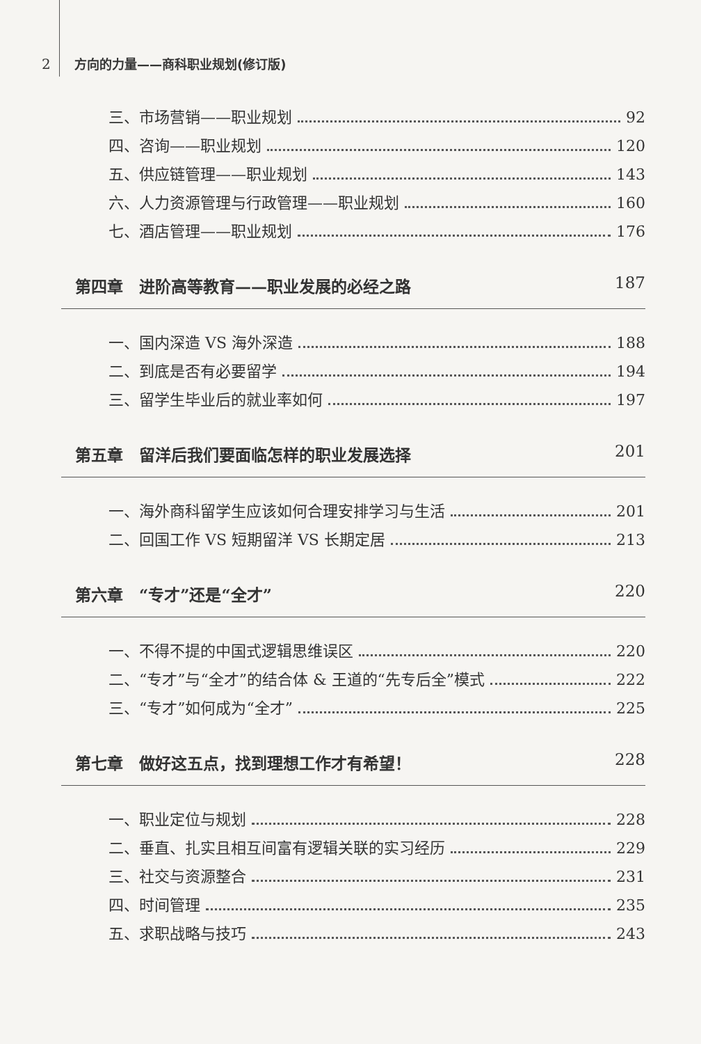2 方向的力量——商科职业规划(修订版)
三、市场营销——职业规划 92
四、咨询——职业规划 120
五、供应链管理——职业规划 143
六、人力资源管理与行政管理——职业规划 160
七、酒店管理——职业规划 176
第四章　进阶高等教育——职业发展的必经之路 187
一、国内深造 VS 海外深造 188
二、到底是否有必要留学 194
三、留学生毕业后的就业率如何 197
第五章　留洋后我们要面临怎样的职业发展选择 201
一、海外商科留学生应该如何合理安排学习与生活 201
二、回国工作 VS 短期留洋 VS 长期定居 213
第六章　“专才”还是“全才” 220
一、不得不提的中国式逻辑思维误区 220
二、“专才”与“全才”的结合体 & 王道的“先专后全”模式 222
三、“专才”如何成为“全才” 225
第七章　做好这五点，找到理想工作才有希望！ 228
一、职业定位与规划 228
二、垂直、扎实且相互间富有逻辑关联的实习经历 229
三、社交与资源整合 231
四、时间管理 235
五、求职战略与技巧 243